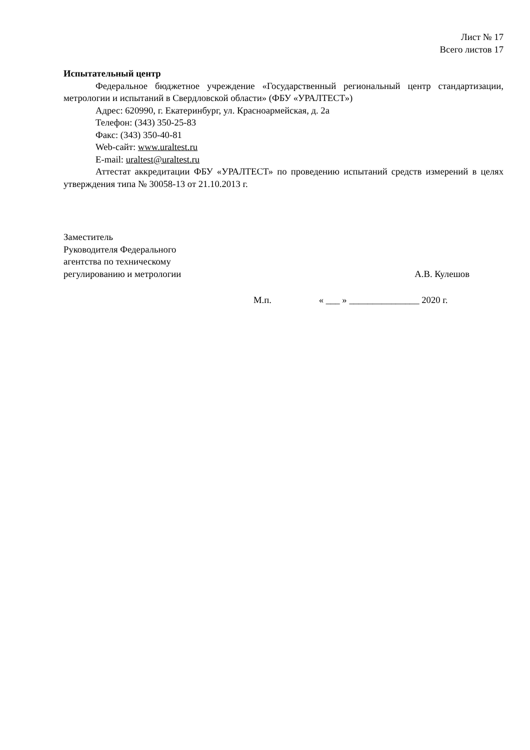Лист № 17
Всего листов 17
Испытательный центр
Федеральное бюджетное учреждение «Государственный региональный центр стандартизации, метрологии и испытаний в Свердловской области» (ФБУ «УРАЛТЕСТ»)
Адрес: 620990, г. Екатеринбург, ул. Красноармейская, д. 2а
Телефон: (343) 350-25-83
Факс: (343) 350-40-81
Web-сайт: www.uraltest.ru
E-mail: uraltest@uraltest.ru
Аттестат аккредитации ФБУ «УРАЛТЕСТ» по проведению испытаний средств измерений в целях утверждения типа № 30058-13 от 21.10.2013 г.
Заместитель
Руководителя Федерального
агентства по техническому
регулированию и метрологии
А.В. Кулешов
М.п. « ___ » _______________ 2020 г.